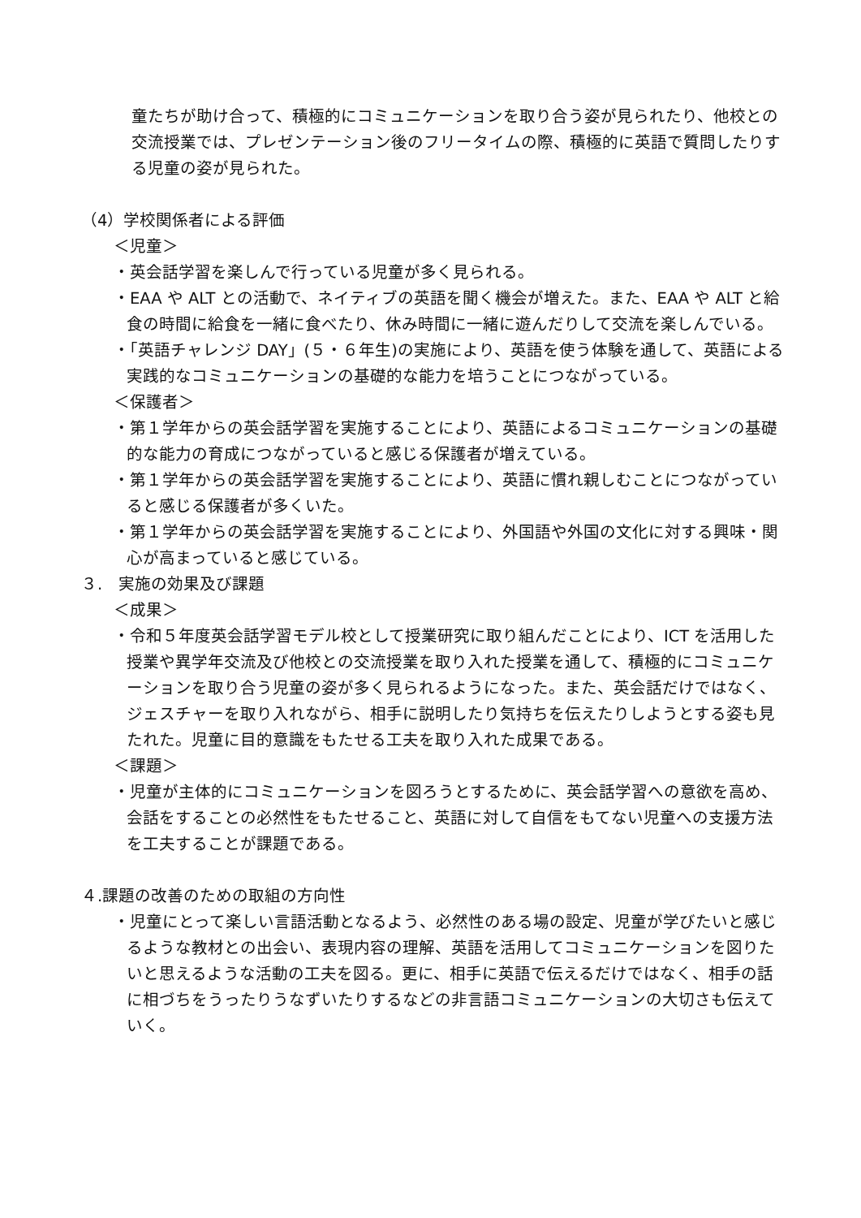童たちが助け合って、積極的にコミュニケーションを取り合う姿が見られたり、他校との交流授業では、プレゼンテーション後のフリータイムの際、積極的に英語で質問したりする児童の姿が見られた。
（4）学校関係者による評価
＜児童＞
・英会話学習を楽しんで行っている児童が多く見られる。
・EAA や ALT との活動で、ネイティブの英語を聞く機会が増えた。また、EAA や ALT と給食の時間に給食を一緒に食べたり、休み時間に一緒に遊んだりして交流を楽しんでいる。
・「英語チャレンジ DAY」(５・６年生)の実施により、英語を使う体験を通して、英語による実践的なコミュニケーションの基礎的な能力を培うことにつながっている。
＜保護者＞
・第１学年からの英会話学習を実施することにより、英語によるコミュニケーションの基礎的な能力の育成につながっていると感じる保護者が増えている。
・第１学年からの英会話学習を実施することにより、英語に慣れ親しむことにつながっていると感じる保護者が多くいた。
・第１学年からの英会話学習を実施することにより、外国語や外国の文化に対する興味・関心が高まっていると感じている。
３.　実施の効果及び課題
＜成果＞
・令和５年度英会話学習モデル校として授業研究に取り組んだことにより、ICT を活用した授業や異学年交流及び他校との交流授業を取り入れた授業を通して、積極的にコミュニケーションを取り合う児童の姿が多く見られるようになった。また、英会話だけではなく、ジェスチャーを取り入れながら、相手に説明したり気持ちを伝えたりしようとする姿も見たれた。児童に目的意識をもたせる工夫を取り入れた成果である。
＜課題＞
・児童が主体的にコミュニケーションを図ろうとするために、英会話学習への意欲を高め、会話をすることの必然性をもたせること、英語に対して自信をもてない児童への支援方法を工夫することが課題である。
４.課題の改善のための取組の方向性
・児童にとって楽しい言語活動となるよう、必然性のある場の設定、児童が学びたいと感じるような教材との出会い、表現内容の理解、英語を活用してコミュニケーションを図りたいと思えるような活動の工夫を図る。更に、相手に英語で伝えるだけではなく、相手の話に相づちをうったりうなずいたりするなどの非言語コミュニケーションの大切さも伝えていく。